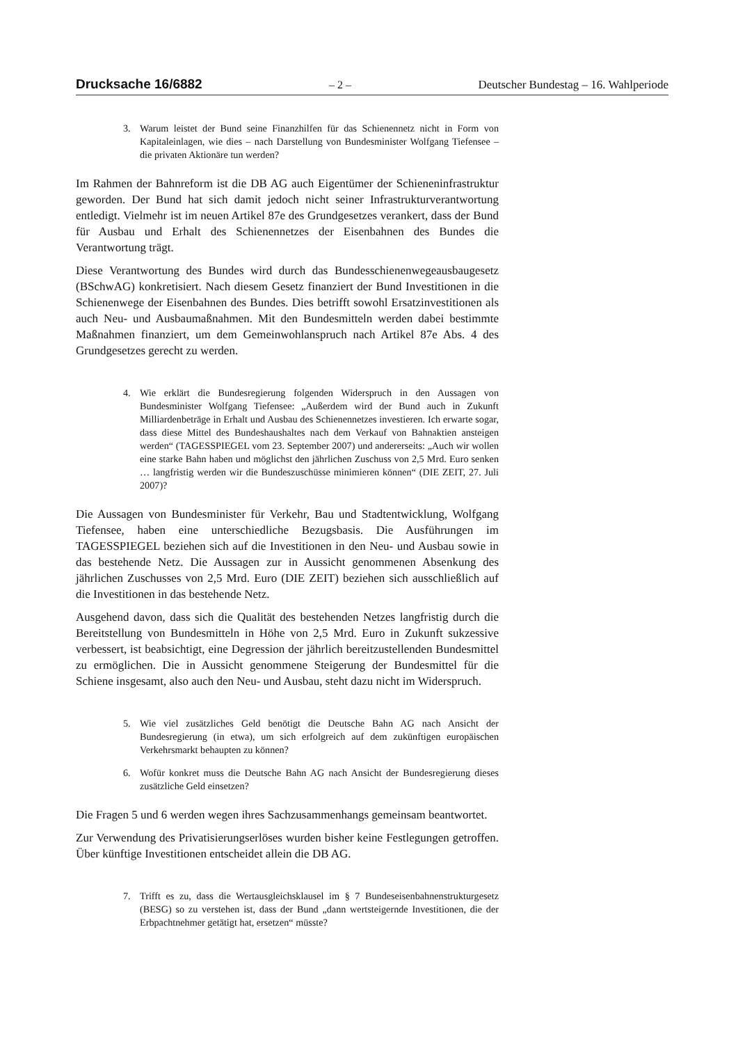Drucksache 16/6882 – 2 – Deutscher Bundestag – 16. Wahlperiode
3. Warum leistet der Bund seine Finanzhilfen für das Schienennetz nicht in Form von Kapitaleinlagen, wie dies – nach Darstellung von Bundesminister Wolfgang Tiefensee – die privaten Aktionäre tun werden?
Im Rahmen der Bahnreform ist die DB AG auch Eigentümer der Schieneninfrastruktur geworden. Der Bund hat sich damit jedoch nicht seiner Infrastrukturverantwortung entledigt. Vielmehr ist im neuen Artikel 87e des Grundgesetzes verankert, dass der Bund für Ausbau und Erhalt des Schienennetzes der Eisenbahnen des Bundes die Verantwortung trägt.
Diese Verantwortung des Bundes wird durch das Bundesschienenwegeausbaugesetz (BSchwAG) konkretisiert. Nach diesem Gesetz finanziert der Bund Investitionen in die Schienenwege der Eisenbahnen des Bundes. Dies betrifft sowohl Ersatzinvestitionen als auch Neu- und Ausbaumaßnahmen. Mit den Bundesmitteln werden dabei bestimmte Maßnahmen finanziert, um dem Gemeinwohlanspruch nach Artikel 87e Abs. 4 des Grundgesetzes gerecht zu werden.
4. Wie erklärt die Bundesregierung folgenden Widerspruch in den Aussagen von Bundesminister Wolfgang Tiefensee: „Außerdem wird der Bund auch in Zukunft Milliardenbeträge in Erhalt und Ausbau des Schienennetzes investieren. Ich erwarte sogar, dass diese Mittel des Bundeshaushaltes nach dem Verkauf von Bahnaktien ansteigen werden“ (TAGESSPIEGEL vom 23. September 2007) und andererseits: „Auch wir wollen eine starke Bahn haben und möglichst den jährlichen Zuschuss von 2,5 Mrd. Euro senken … langfristig werden wir die Bundeszuschüsse minimieren können“ (DIE ZEIT, 27. Juli 2007)?
Die Aussagen von Bundesminister für Verkehr, Bau und Stadtentwicklung, Wolfgang Tiefensee, haben eine unterschiedliche Bezugsbasis. Die Ausführungen im TAGESSPIEGEL beziehen sich auf die Investitionen in den Neu- und Ausbau sowie in das bestehende Netz. Die Aussagen zur in Aussicht genommenen Absenkung des jährlichen Zuschusses von 2,5 Mrd. Euro (DIE ZEIT) beziehen sich ausschließlich auf die Investitionen in das bestehende Netz.
Ausgehend davon, dass sich die Qualität des bestehenden Netzes langfristig durch die Bereitstellung von Bundesmitteln in Höhe von 2,5 Mrd. Euro in Zukunft sukzessive verbessert, ist beabsichtigt, eine Degression der jährlich bereitzustellenden Bundesmittel zu ermöglichen. Die in Aussicht genommene Steigerung der Bundesmittel für die Schiene insgesamt, also auch den Neu- und Ausbau, steht dazu nicht im Widerspruch.
5. Wie viel zusätzliches Geld benötigt die Deutsche Bahn AG nach Ansicht der Bundesregierung (in etwa), um sich erfolgreich auf dem zukünftigen europäischen Verkehrsmarkt behaupten zu können?
6. Wofür konkret muss die Deutsche Bahn AG nach Ansicht der Bundesregierung dieses zusätzliche Geld einsetzen?
Die Fragen 5 und 6 werden wegen ihres Sachzusammenhangs gemeinsam beantwortet.
Zur Verwendung des Privatisierungserlöses wurden bisher keine Festlegungen getroffen. Über künftige Investitionen entscheidet allein die DB AG.
7. Trifft es zu, dass die Wertausgleichsklausel im § 7 Bundeseisenbahnenstrukturgesetz (BESG) so zu verstehen ist, dass der Bund „dann wertsteigernde Investitionen, die der Erbpachtnehmer getätigt hat, ersetzen“ müsste?